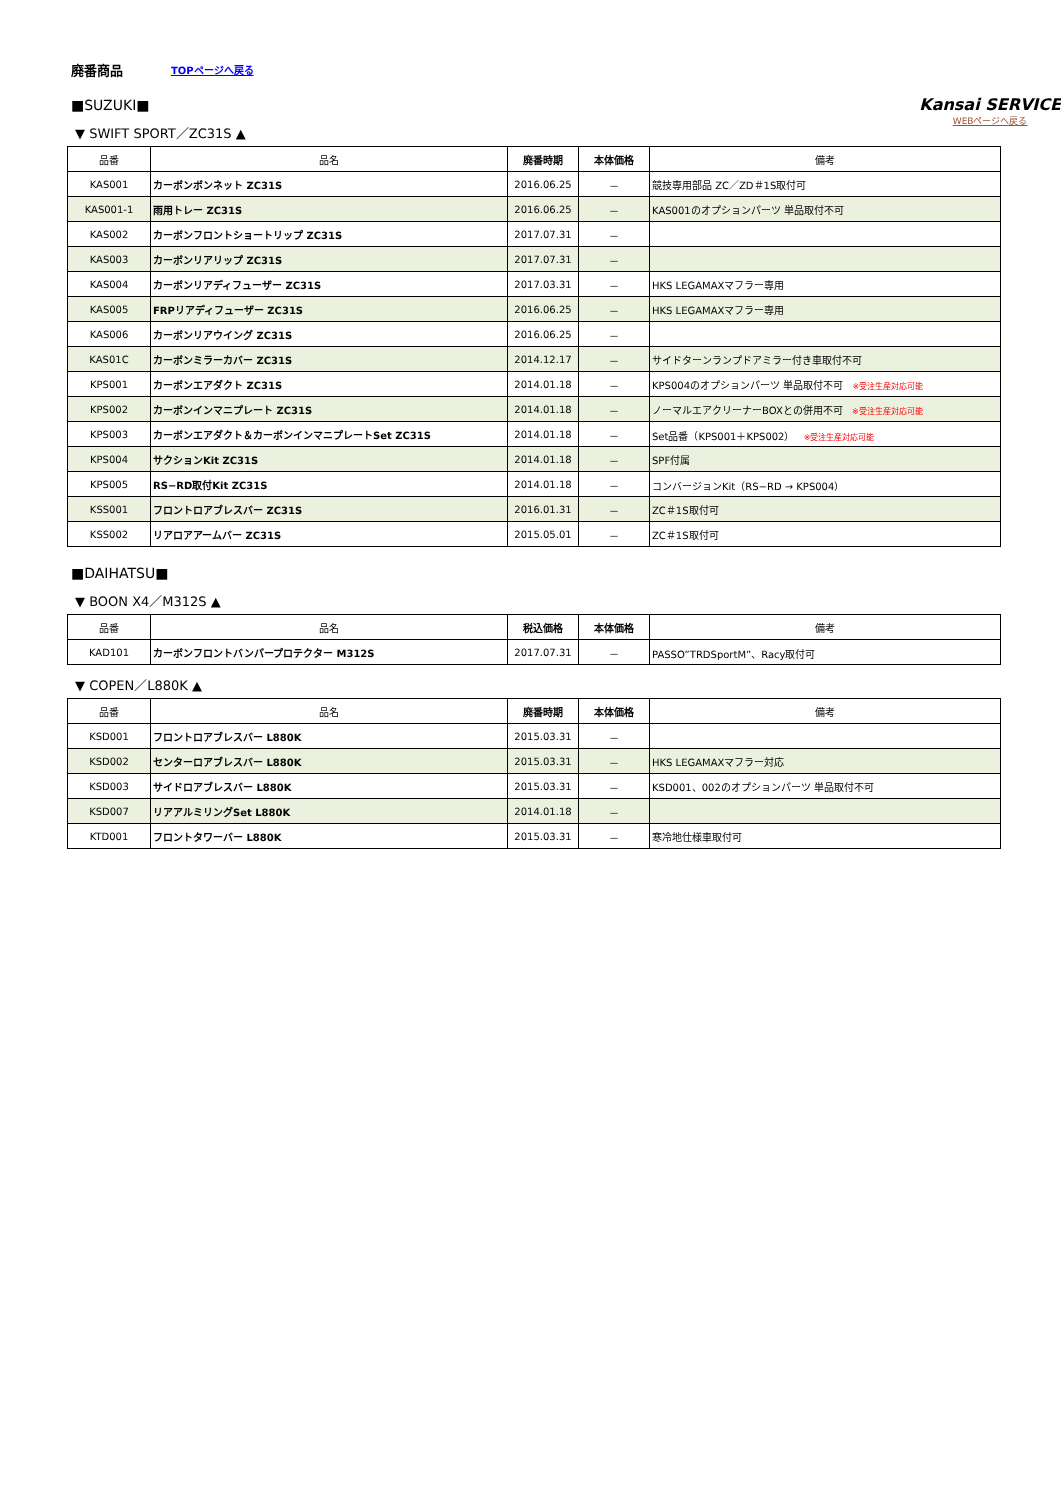廃番商品 TOPページへ戻る
Kansai SERVICE
WEBページへ戻る
■SUZUKI■
▼ SWIFT SPORT／ZC31S ▲
| 品番 | 品名 | 廃番時期 | 本体価格 | 備考 |
| --- | --- | --- | --- | --- |
| KAS001 | カーボンボンネット ZC31S | 2016.06.25 | － | 競技専用部品 ZC／ZD＃1S取付可 |
| KAS001-1 | 雨用トレー ZC31S | 2016.06.25 | － | KAS001のオプションパーツ 単品取付不可 |
| KAS002 | カーボンフロントショートリップ ZC31S | 2017.07.31 | － | |
| KAS003 | カーボンリアリップ ZC31S | 2017.07.31 | － | |
| KAS004 | カーボンリアディフューザー ZC31S | 2017.03.31 | － | HKS LEGAMAXマフラー専用 |
| KAS005 | FRPリアディフューザー ZC31S | 2016.06.25 | － | HKS LEGAMAXマフラー専用 |
| KAS006 | カーボンリアウイング ZC31S | 2016.06.25 | － | |
| KAS01C | カーボンミラーカバー ZC31S | 2014.12.17 | － | サイドターンランプドアミラー付き車取付不可 |
| KPS001 | カーボンエアダクト ZC31S | 2014.01.18 | － | KPS004のオプションパーツ 単品取付不可 ※受注生産対応可能 |
| KPS002 | カーボンインマニプレート ZC31S | 2014.01.18 | － | ノーマルエアクリーナーBOXとの併用不可 ※受注生産対応可能 |
| KPS003 | カーボンエアダクト＆カーボンインマニプレートSet ZC31S | 2014.01.18 | － | Set品番（KPS001＋KPS002） ※受注生産対応可能 |
| KPS004 | サクションKit ZC31S | 2014.01.18 | － | SPF付属 |
| KPS005 | RS−RD取付Kit ZC31S | 2014.01.18 | － | コンバージョンKit（RS−RD → KPS004） |
| KSS001 | フロントロアブレスバー ZC31S | 2016.01.31 | － | ZC＃1S取付可 |
| KSS002 | リアロアアームバー ZC31S | 2015.05.01 | － | ZC＃1S取付可 |
■DAIHATSU■
▼ BOON X4／M312S ▲
| 品番 | 品名 | 税込価格 | 本体価格 | 備考 |
| --- | --- | --- | --- | --- |
| KAD101 | カーボンフロントバンパープロテクター M312S | 2017.07.31 | － | PASSO”TRDSportM”、Racy取付可 |
▼ COPEN／L880K ▲
| 品番 | 品名 | 廃番時期 | 本体価格 | 備考 |
| --- | --- | --- | --- | --- |
| KSD001 | フロントロアブレスバー L880K | 2015.03.31 | － | |
| KSD002 | センターロアブレスバー L880K | 2015.03.31 | － | HKS LEGAMAXマフラー対応 |
| KSD003 | サイドロアブレスバー L880K | 2015.03.31 | － | KSD001、002のオプションパーツ 単品取付不可 |
| KSD007 | リアアルミリングSet L880K | 2014.01.18 | － | |
| KTD001 | フロントタワーバー L880K | 2015.03.31 | － | 寒冷地仕様車取付可 |